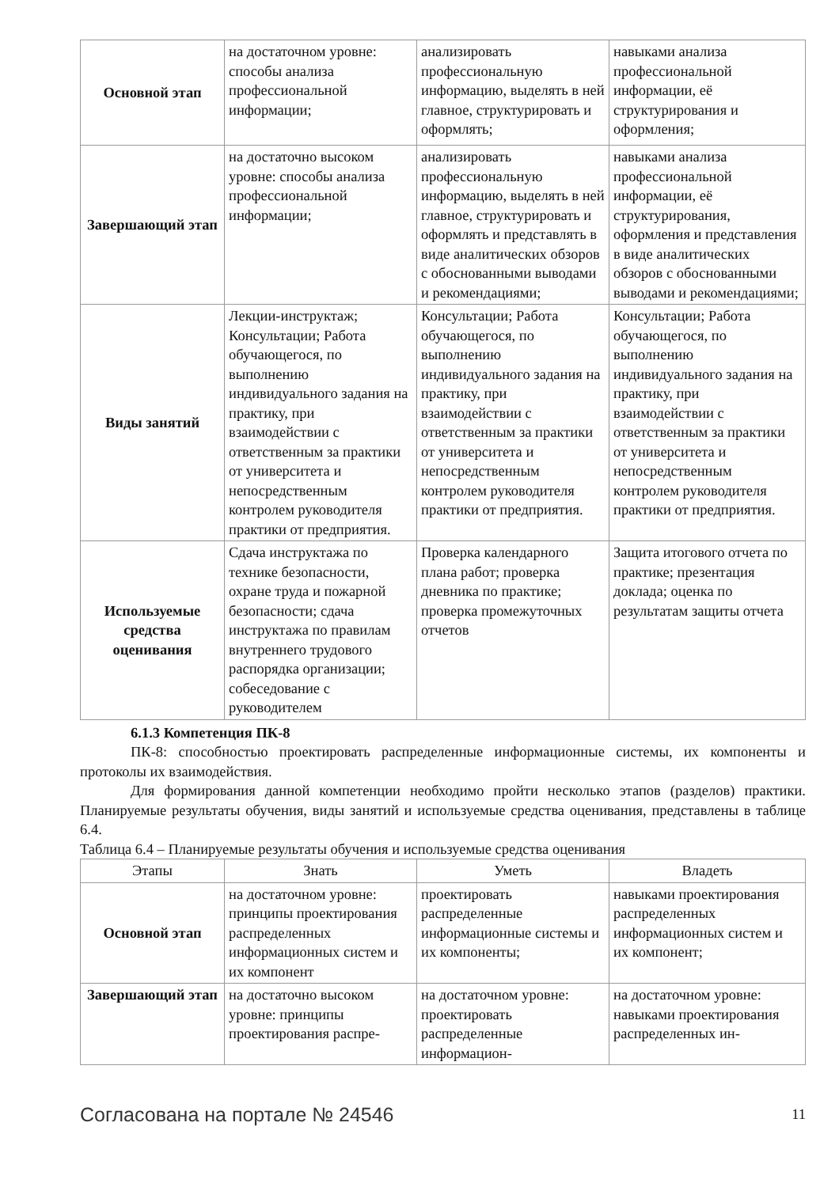| Основной этап | на достаточном уровне: способы анализа профессиональной информации; | анализировать профессиональную информацию, выделять в ней главное, структурировать и оформлять; | навыками анализа профессиональной информации, её структурирования и оформления; |
| Завершающий этап | на достаточно высоком уровне: способы анализа профессиональной информации; | анализировать профессиональную информацию, выделять в ней главное, структурировать и оформлять и представлять в виде аналитических обзоров с обоснованными выводами и рекомендациями; | навыками анализа профессиональной информации, её структурирования, оформления и представления в виде аналитических обзоров с обоснованными выводами и рекомендациями; |
| Виды занятий | Лекции-инструктаж; Консультации; Работа обучающегося, по выполнению индивидуального задания на практику, при взаимодействии с ответственным за практики от университета и непосредственным контролем руководителя практики от предприятия. | Консультации; Работа обучающегося, по выполнению индивидуального задания на практику, при взаимодействии с ответственным за практики от университета и непосредственным контролем руководителя практики от предприятия. | Консультации; Работа обучающегося, по выполнению индивидуального задания на практику, при взаимодействии с ответственным за практики от университета и непосредственным контролем руководителя практики от предприятия. |
| Используемые средства оценивания | Сдача инструктажа по технике безопасности, охране труда и пожарной безопасности; сдача инструктажа по правилам внутреннего трудового распорядка организации; собеседование с руководителем | Проверка календарного плана работ; проверка дневника по практике; проверка промежуточных отчетов | Защита итогового отчета по практике; презентация доклада; оценка по результатам защиты отчета |
6.1.3 Компетенция ПК-8
ПК-8: способностью проектировать распределенные информационные системы, их компоненты и протоколы их взаимодействия.
Для формирования данной компетенции необходимо пройти несколько этапов (разделов) практики. Планируемые результаты обучения, виды занятий и используемые средства оценивания, представлены в таблице 6.4.
Таблица 6.4 – Планируемые результаты обучения и используемые средства оценивания
| Этапы | Знать | Уметь | Владеть |
| --- | --- | --- | --- |
| Основной этап | на достаточном уровне: принципы проектирования распределенных информационных систем и их компонент | проектировать распределенные информационные системы и их компоненты; | навыками проектирования распределенных информационных систем и их компонент; |
| Завершающий этап | на достаточно высоком уровне: принципы проектирования распре- | на достаточном уровне: проектировать распределенные информацион- | на достаточном уровне: навыками проектирования распределенных ин- |
Согласована на портале № 24546 11